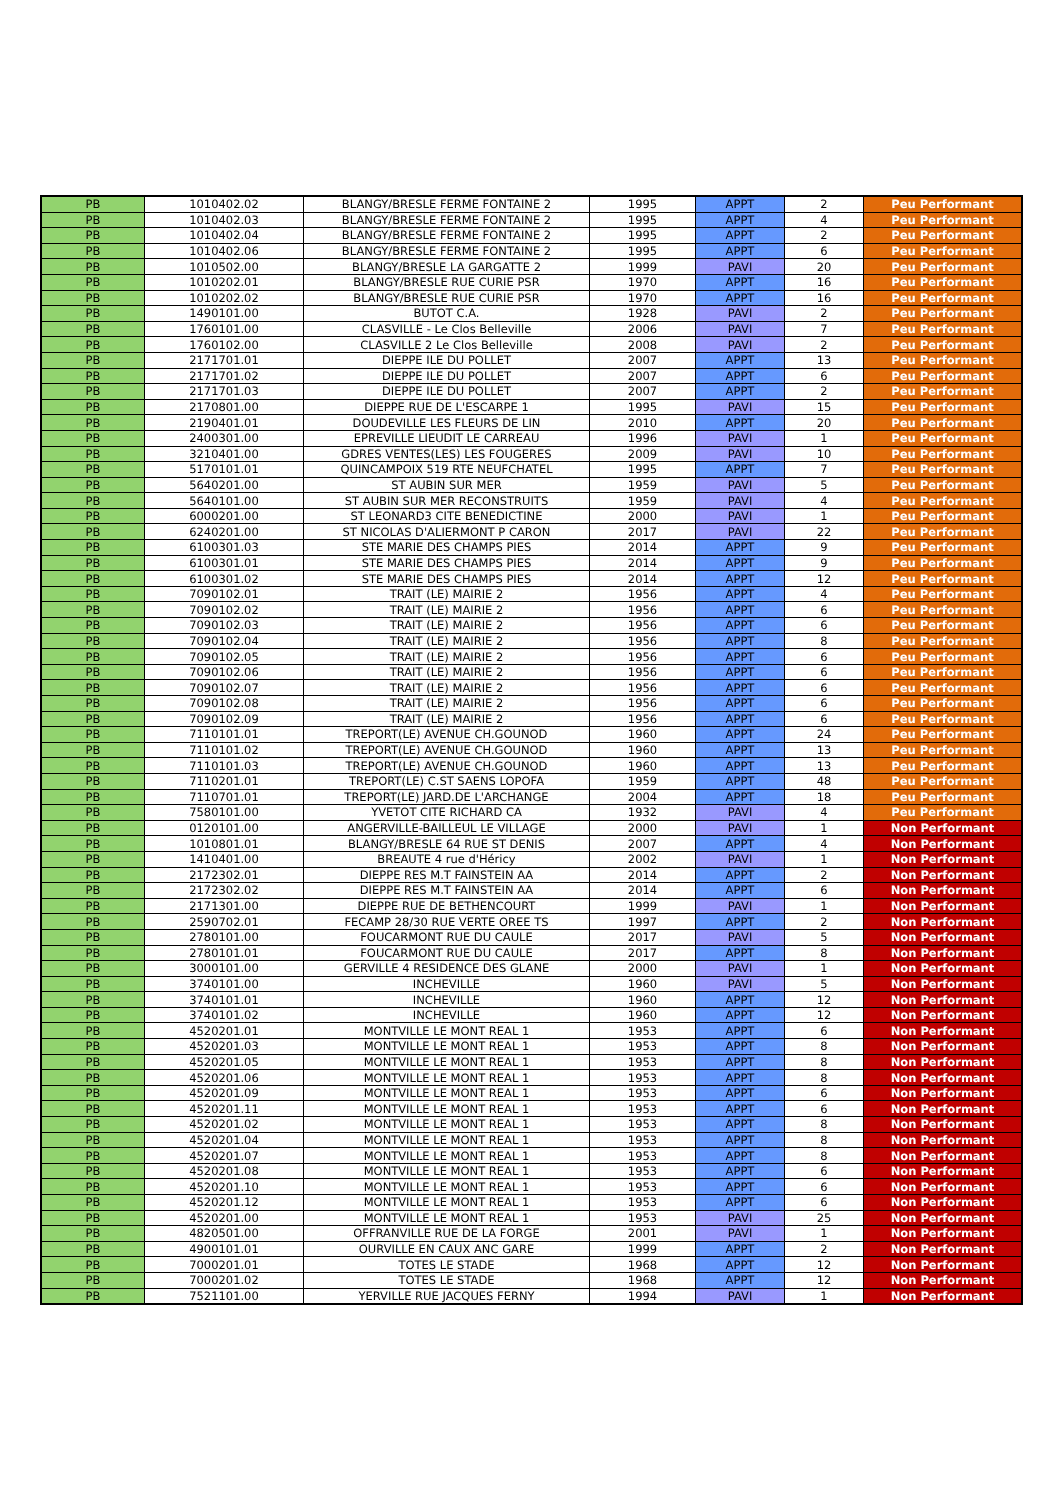| PB | 1010402.02 | BLANGY/BRESLE FERME FONTAINE 2 | 1995 | APPT | 2 | Peu Performant |
| PB | 1010402.03 | BLANGY/BRESLE FERME FONTAINE 2 | 1995 | APPT | 4 | Peu Performant |
| PB | 1010402.04 | BLANGY/BRESLE FERME FONTAINE 2 | 1995 | APPT | 2 | Peu Performant |
| PB | 1010402.06 | BLANGY/BRESLE FERME FONTAINE 2 | 1995 | APPT | 6 | Peu Performant |
| PB | 1010502.00 | BLANGY/BRESLE LA GARGATTE 2 | 1999 | PAVI | 20 | Peu Performant |
| PB | 1010202.01 | BLANGY/BRESLE RUE CURIE PSR | 1970 | APPT | 16 | Peu Performant |
| PB | 1010202.02 | BLANGY/BRESLE RUE CURIE PSR | 1970 | APPT | 16 | Peu Performant |
| PB | 1490101.00 | BUTOT C.A. | 1928 | PAVI | 2 | Peu Performant |
| PB | 1760101.00 | CLASVILLE - Le Clos Belleville | 2006 | PAVI | 7 | Peu Performant |
| PB | 1760102.00 | CLASVILLE 2 Le Clos Belleville | 2008 | PAVI | 2 | Peu Performant |
| PB | 2171701.01 | DIEPPE ILE DU POLLET | 2007 | APPT | 13 | Peu Performant |
| PB | 2171701.02 | DIEPPE ILE DU POLLET | 2007 | APPT | 6 | Peu Performant |
| PB | 2171701.03 | DIEPPE ILE DU POLLET | 2007 | APPT | 2 | Peu Performant |
| PB | 2170801.00 | DIEPPE RUE DE L'ESCARPE 1 | 1995 | PAVI | 15 | Peu Performant |
| PB | 2190401.01 | DOUDEVILLE LES FLEURS DE LIN | 2010 | APPT | 20 | Peu Performant |
| PB | 2400301.00 | EPREVILLE LIEUDIT LE CARREAU | 1996 | PAVI | 1 | Peu Performant |
| PB | 3210401.00 | GDRES VENTES(LES) LES FOUGERES | 2009 | PAVI | 10 | Peu Performant |
| PB | 5170101.01 | QUINCAMPOIX 519 RTE NEUFCHATEL | 1995 | APPT | 7 | Peu Performant |
| PB | 5640201.00 | ST AUBIN SUR MER | 1959 | PAVI | 5 | Peu Performant |
| PB | 5640101.00 | ST AUBIN SUR MER RECONSTRUITS | 1959 | PAVI | 4 | Peu Performant |
| PB | 6000201.00 | ST LEONARD3 CITE BENEDICTINE | 2000 | PAVI | 1 | Peu Performant |
| PB | 6240201.00 | ST NICOLAS D'ALIERMONT P CARON | 2017 | PAVI | 22 | Peu Performant |
| PB | 6100301.03 | STE MARIE DES CHAMPS PIES | 2014 | APPT | 9 | Peu Performant |
| PB | 6100301.01 | STE MARIE DES CHAMPS PIES | 2014 | APPT | 9 | Peu Performant |
| PB | 6100301.02 | STE MARIE DES CHAMPS PIES | 2014 | APPT | 12 | Peu Performant |
| PB | 7090102.01 | TRAIT (LE) MAIRIE 2 | 1956 | APPT | 4 | Peu Performant |
| PB | 7090102.02 | TRAIT (LE) MAIRIE 2 | 1956 | APPT | 6 | Peu Performant |
| PB | 7090102.03 | TRAIT (LE) MAIRIE 2 | 1956 | APPT | 6 | Peu Performant |
| PB | 7090102.04 | TRAIT (LE) MAIRIE 2 | 1956 | APPT | 8 | Peu Performant |
| PB | 7090102.05 | TRAIT (LE) MAIRIE 2 | 1956 | APPT | 6 | Peu Performant |
| PB | 7090102.06 | TRAIT (LE) MAIRIE 2 | 1956 | APPT | 6 | Peu Performant |
| PB | 7090102.07 | TRAIT (LE) MAIRIE 2 | 1956 | APPT | 6 | Peu Performant |
| PB | 7090102.08 | TRAIT (LE) MAIRIE 2 | 1956 | APPT | 6 | Peu Performant |
| PB | 7090102.09 | TRAIT (LE) MAIRIE 2 | 1956 | APPT | 6 | Peu Performant |
| PB | 7110101.01 | TREPORT(LE) AVENUE CH.GOUNOD | 1960 | APPT | 24 | Peu Performant |
| PB | 7110101.02 | TREPORT(LE) AVENUE CH.GOUNOD | 1960 | APPT | 13 | Peu Performant |
| PB | 7110101.03 | TREPORT(LE) AVENUE CH.GOUNOD | 1960 | APPT | 13 | Peu Performant |
| PB | 7110201.01 | TREPORT(LE) C.ST SAENS LOPOFA | 1959 | APPT | 48 | Peu Performant |
| PB | 7110701.01 | TREPORT(LE) JARD.DE L'ARCHANGE | 2004 | APPT | 18 | Peu Performant |
| PB | 7580101.00 | YVETOT CITE RICHARD CA | 1932 | PAVI | 4 | Peu Performant |
| PB | 0120101.00 | ANGERVILLE-BAILLEUL LE VILLAGE | 2000 | PAVI | 1 | Non Performant |
| PB | 1010801.01 | BLANGY/BRESLE 64 RUE ST DENIS | 2007 | APPT | 4 | Non Performant |
| PB | 1410401.00 | BREAUTE 4 rue d'Héricy | 2002 | PAVI | 1 | Non Performant |
| PB | 2172302.01 | DIEPPE RES M.T FAINSTEIN AA | 2014 | APPT | 2 | Non Performant |
| PB | 2172302.02 | DIEPPE RES M.T FAINSTEIN AA | 2014 | APPT | 6 | Non Performant |
| PB | 2171301.00 | DIEPPE RUE DE BETHENCOURT | 1999 | PAVI | 1 | Non Performant |
| PB | 2590702.01 | FECAMP 28/30 RUE VERTE OREE TS | 1997 | APPT | 2 | Non Performant |
| PB | 2780101.00 | FOUCARMONT RUE DU CAULE | 2017 | PAVI | 5 | Non Performant |
| PB | 2780101.01 | FOUCARMONT RUE DU CAULE | 2017 | APPT | 8 | Non Performant |
| PB | 3000101.00 | GERVILLE 4 RESIDENCE DES GLANE | 2000 | PAVI | 1 | Non Performant |
| PB | 3740101.00 | INCHEVILLE | 1960 | PAVI | 5 | Non Performant |
| PB | 3740101.01 | INCHEVILLE | 1960 | APPT | 12 | Non Performant |
| PB | 3740101.02 | INCHEVILLE | 1960 | APPT | 12 | Non Performant |
| PB | 4520201.01 | MONTVILLE LE MONT REAL 1 | 1953 | APPT | 6 | Non Performant |
| PB | 4520201.03 | MONTVILLE LE MONT REAL 1 | 1953 | APPT | 8 | Non Performant |
| PB | 4520201.05 | MONTVILLE LE MONT REAL 1 | 1953 | APPT | 8 | Non Performant |
| PB | 4520201.06 | MONTVILLE LE MONT REAL 1 | 1953 | APPT | 8 | Non Performant |
| PB | 4520201.09 | MONTVILLE LE MONT REAL 1 | 1953 | APPT | 6 | Non Performant |
| PB | 4520201.11 | MONTVILLE LE MONT REAL 1 | 1953 | APPT | 6 | Non Performant |
| PB | 4520201.02 | MONTVILLE LE MONT REAL 1 | 1953 | APPT | 8 | Non Performant |
| PB | 4520201.04 | MONTVILLE LE MONT REAL 1 | 1953 | APPT | 8 | Non Performant |
| PB | 4520201.07 | MONTVILLE LE MONT REAL 1 | 1953 | APPT | 8 | Non Performant |
| PB | 4520201.08 | MONTVILLE LE MONT REAL 1 | 1953 | APPT | 6 | Non Performant |
| PB | 4520201.10 | MONTVILLE LE MONT REAL 1 | 1953 | APPT | 6 | Non Performant |
| PB | 4520201.12 | MONTVILLE LE MONT REAL 1 | 1953 | APPT | 6 | Non Performant |
| PB | 4520201.00 | MONTVILLE LE MONT REAL 1 | 1953 | PAVI | 25 | Non Performant |
| PB | 4820501.00 | OFFRANVILLE RUE DE LA FORGE | 2001 | PAVI | 1 | Non Performant |
| PB | 4900101.01 | OURVILLE EN CAUX ANC GARE | 1999 | APPT | 2 | Non Performant |
| PB | 7000201.01 | TOTES LE STADE | 1968 | APPT | 12 | Non Performant |
| PB | 7000201.02 | TOTES LE STADE | 1968 | APPT | 12 | Non Performant |
| PB | 7521101.00 | YERVILLE RUE JACQUES FERNY | 1994 | PAVI | 1 | Non Performant |